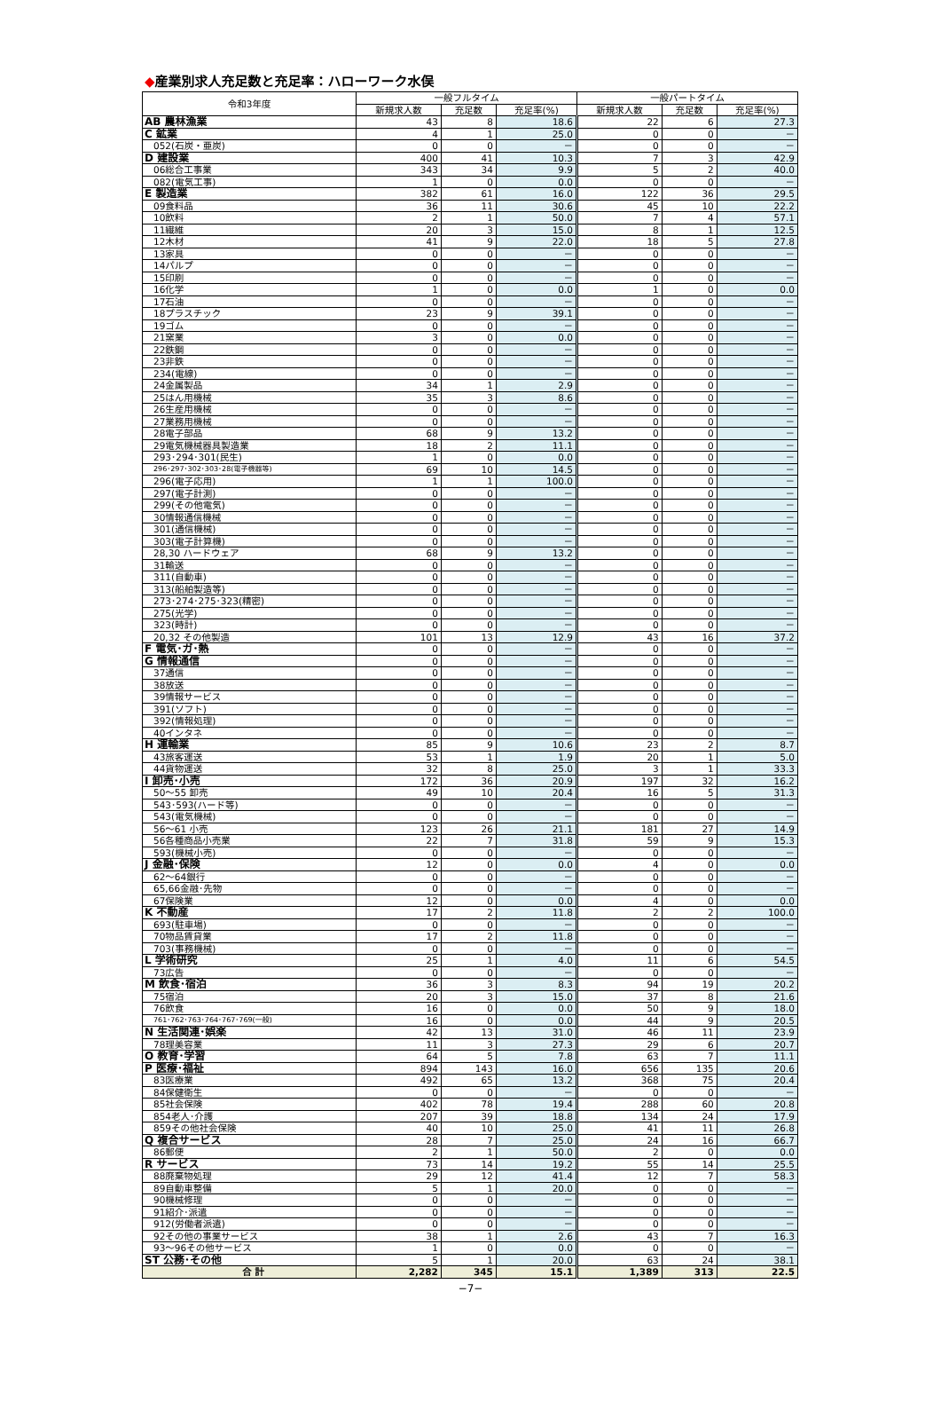◆産業別求人充足数と充足率：ハローワーク水俣
| 令和3年度 | 一般フルタイム | | | 一般パートタイム | | |
| --- | --- | --- | --- | --- | --- | --- |
| | 新規求人数 | 充足数 | 充足率(%) | 新規求人数 | 充足数 | 充足率(%) |
| AB 農林漁業 | 43 | 8 | 18.6 | 22 | 6 | 27.3 |
| C 鉱業 | 4 | 1 | 25.0 | 0 | 0 | － |
| 052(石炭・亜炭) | 0 | 0 | － | 0 | 0 | － |
| D 建設業 | 400 | 41 | 10.3 | 7 | 3 | 42.9 |
| 06総合工事業 | 343 | 34 | 9.9 | 5 | 2 | 40.0 |
| 082(電気工事) | 1 | 0 | 0.0 | 0 | 0 | － |
| E 製造業 | 382 | 61 | 16.0 | 122 | 36 | 29.5 |
| 09食料品 | 36 | 11 | 30.6 | 45 | 10 | 22.2 |
| 10飲料 | 2 | 1 | 50.0 | 7 | 4 | 57.1 |
| 11繊維 | 20 | 3 | 15.0 | 8 | 1 | 12.5 |
| 12木材 | 41 | 9 | 22.0 | 18 | 5 | 27.8 |
| 13家具 | 0 | 0 | － | 0 | 0 | － |
| 14パルプ | 0 | 0 | － | 0 | 0 | － |
| 15印刷 | 0 | 0 | － | 0 | 0 | － |
| 16化学 | 1 | 0 | 0.0 | 1 | 0 | 0.0 |
| 17石油 | 0 | 0 | － | 0 | 0 | － |
| 18プラスチック | 23 | 9 | 39.1 | 0 | 0 | － |
| 19ゴム | 0 | 0 | － | 0 | 0 | － |
| 21窯業 | 3 | 0 | 0.0 | 0 | 0 | － |
| 22鉄鋼 | 0 | 0 | － | 0 | 0 | － |
| 23非鉄 | 0 | 0 | － | 0 | 0 | － |
| 234(電線) | 0 | 0 | － | 0 | 0 | － |
| 24金属製品 | 34 | 1 | 2.9 | 0 | 0 | － |
| 25はん用機械 | 35 | 3 | 8.6 | 0 | 0 | － |
| 26生産用機械 | 0 | 0 | － | 0 | 0 | － |
| 27業務用機械 | 0 | 0 | － | 0 | 0 | － |
| 28電子部品 | 68 | 9 | 13.2 | 0 | 0 | － |
| 29電気機械器具製造業 | 18 | 2 | 11.1 | 0 | 0 | － |
| 293･294･301(民生) | 1 | 0 | 0.0 | 0 | 0 | － |
| 296･297･302･303･28(電子機器等) | 69 | 10 | 14.5 | 0 | 0 | － |
| 296(電子応用) | 1 | 1 | 100.0 | 0 | 0 | － |
| 297(電子計測) | 0 | 0 | － | 0 | 0 | － |
| 299(その他電気) | 0 | 0 | － | 0 | 0 | － |
| 30情報通信機械 | 0 | 0 | － | 0 | 0 | － |
| 301(通信機械) | 0 | 0 | － | 0 | 0 | － |
| 303(電子計算機) | 0 | 0 | － | 0 | 0 | － |
| 28,30 ハードウェア | 68 | 9 | 13.2 | 0 | 0 | － |
| 31輸送 | 0 | 0 | － | 0 | 0 | － |
| 311(自動車) | 0 | 0 | － | 0 | 0 | － |
| 313(船舶製造等) | 0 | 0 | － | 0 | 0 | － |
| 273･274･275･323(精密) | 0 | 0 | － | 0 | 0 | － |
| 275(光学) | 0 | 0 | － | 0 | 0 | － |
| 323(時計) | 0 | 0 | － | 0 | 0 | － |
| 20,32 その他製造 | 101 | 13 | 12.9 | 43 | 16 | 37.2 |
| F 電気･ガ･熱 | 0 | 0 | － | 0 | 0 | － |
| G 情報通信 | 0 | 0 | － | 0 | 0 | － |
| 37通信 | 0 | 0 | － | 0 | 0 | － |
| 38放送 | 0 | 0 | － | 0 | 0 | － |
| 39情報サービス | 0 | 0 | － | 0 | 0 | － |
| 391(ソフト) | 0 | 0 | － | 0 | 0 | － |
| 392(情報処理) | 0 | 0 | － | 0 | 0 | － |
| 40インタネ | 0 | 0 | － | 0 | 0 | － |
| H 運輸業 | 85 | 9 | 10.6 | 23 | 2 | 8.7 |
| 43旅客運送 | 53 | 1 | 1.9 | 20 | 1 | 5.0 |
| 44貨物運送 | 32 | 8 | 25.0 | 3 | 1 | 33.3 |
| I 卸売･小売 | 172 | 36 | 20.9 | 197 | 32 | 16.2 |
| 50～55 卸売 | 49 | 10 | 20.4 | 16 | 5 | 31.3 |
| 543･593(ハード等) | 0 | 0 | － | 0 | 0 | － |
| 543(電気機械) | 0 | 0 | － | 0 | 0 | － |
| 56～61 小売 | 123 | 26 | 21.1 | 181 | 27 | 14.9 |
| 56各種商品小売業 | 22 | 7 | 31.8 | 59 | 9 | 15.3 |
| 593(機械小売) | 0 | 0 | － | 0 | 0 | － |
| J 金融･保険 | 12 | 0 | 0.0 | 4 | 0 | 0.0 |
| 62～64銀行 | 0 | 0 | － | 0 | 0 | － |
| 65,66金融･先物 | 0 | 0 | － | 0 | 0 | － |
| 67保険業 | 12 | 0 | 0.0 | 4 | 0 | 0.0 |
| K 不動産 | 17 | 2 | 11.8 | 2 | 2 | 100.0 |
| 693(駐車場) | 0 | 0 | － | 0 | 0 | － |
| 70物品賃貸業 | 17 | 2 | 11.8 | 0 | 0 | － |
| 703(事務機械) | 0 | 0 | － | 0 | 0 | － |
| L 学術研究 | 25 | 1 | 4.0 | 11 | 6 | 54.5 |
| 73広告 | 0 | 0 | － | 0 | 0 | － |
| M 飲食･宿泊 | 36 | 3 | 8.3 | 94 | 19 | 20.2 |
| 75宿泊 | 20 | 3 | 15.0 | 37 | 8 | 21.6 |
| 76飲食 | 16 | 0 | 0.0 | 50 | 9 | 18.0 |
| 761･762･763･764･767･769(一般) | 16 | 0 | 0.0 | 44 | 9 | 20.5 |
| N 生活関連･娯楽 | 42 | 13 | 31.0 | 46 | 11 | 23.9 |
| 78理美容業 | 11 | 3 | 27.3 | 29 | 6 | 20.7 |
| O 教育･学習 | 64 | 5 | 7.8 | 63 | 7 | 11.1 |
| P 医療･福祉 | 894 | 143 | 16.0 | 656 | 135 | 20.6 |
| 83医療業 | 492 | 65 | 13.2 | 368 | 75 | 20.4 |
| 84保健衛生 | 0 | 0 | － | 0 | 0 | － |
| 85社会保険 | 402 | 78 | 19.4 | 288 | 60 | 20.8 |
| 854老人･介護 | 207 | 39 | 18.8 | 134 | 24 | 17.9 |
| 859その他社会保険 | 40 | 10 | 25.0 | 41 | 11 | 26.8 |
| Q 複合サービス | 28 | 7 | 25.0 | 24 | 16 | 66.7 |
| 86郵便 | 2 | 1 | 50.0 | 2 | 0 | 0.0 |
| R サービス | 73 | 14 | 19.2 | 55 | 14 | 25.5 |
| 88廃棄物処理 | 29 | 12 | 41.4 | 12 | 7 | 58.3 |
| 89自動車整備 | 5 | 1 | 20.0 | 0 | 0 | － |
| 90機械修理 | 0 | 0 | － | 0 | 0 | － |
| 91紹介･派遣 | 0 | 0 | － | 0 | 0 | － |
| 912(労働者派遣) | 0 | 0 | － | 0 | 0 | － |
| 92その他の事業サービス | 38 | 1 | 2.6 | 43 | 7 | 16.3 |
| 93～96その他サービス | 1 | 0 | 0.0 | 0 | 0 | － |
| ST 公務･その他 | 5 | 1 | 20.0 | 63 | 24 | 38.1 |
| 合 計 | 2,282 | 345 | 15.1 | 1,389 | 313 | 22.5 |
−7−